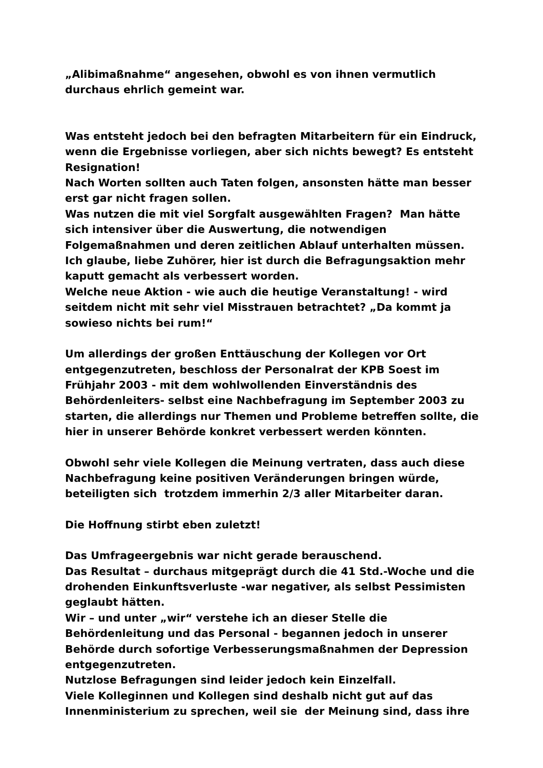„Alibimaßnahme“ angesehen, obwohl es von ihnen vermutlich
durchaus ehrlich gemeint war.
Was entsteht jedoch bei den befragten Mitarbeitern für ein Eindruck, wenn die Ergebnisse vorliegen, aber sich nichts bewegt? Es entsteht Resignation!
Nach Worten sollten auch Taten folgen, ansonsten hätte man besser erst gar nicht fragen sollen.
Was nutzen die mit viel Sorgfalt ausgewählten Fragen? Man hätte sich intensiver über die Auswertung, die notwendigen Folgemaßnahmen und deren zeitlichen Ablauf unterhalten müssen.
Ich glaube, liebe Zuhörer, hier ist durch die Befragungsaktion mehr kaputt gemacht als verbessert worden.
Welche neue Aktion - wie auch die heutige Veranstaltung! - wird seitdem nicht mit sehr viel Misstrauen betrachtet? „Da kommt ja sowieso nichts bei rum!“
Um allerdings der großen Enttäuschung der Kollegen vor Ort entgegenzutreten, beschloss der Personalrat der KPB Soest im Frühjahr 2003 - mit dem wohlwollenden Einverständnis des Behördenleiters- selbst eine Nachbefragung im September 2003 zu starten, die allerdings nur Themen und Probleme betreffen sollte, die hier in unserer Behörde konkret verbessert werden könnten.
Obwohl sehr viele Kollegen die Meinung vertraten, dass auch diese Nachbefragung keine positiven Veränderungen bringen würde, beteiligten sich trotzdem immerhin 2/3 aller Mitarbeiter daran.
Die Hoffnung stirbt eben zuletzt!
Das Umfrageergebnis war nicht gerade berauschend.
Das Resultat – durchaus mitgeprägt durch die 41 Std.-Woche und die drohenden Einkunftsverluste -war negativer, als selbst Pessimisten geglaubt hätten.
Wir – und unter „wir“ verstehe ich an dieser Stelle die Behördenleitung und das Personal - begannen jedoch in unserer Behörde durch sofortige Verbesserungsmaßnahmen der Depression entgegenzutreten.
Nutzlose Befragungen sind leider jedoch kein Einzelfall.
Viele Kolleginnen und Kollegen sind deshalb nicht gut auf das Innenministerium zu sprechen, weil sie der Meinung sind, dass ihre